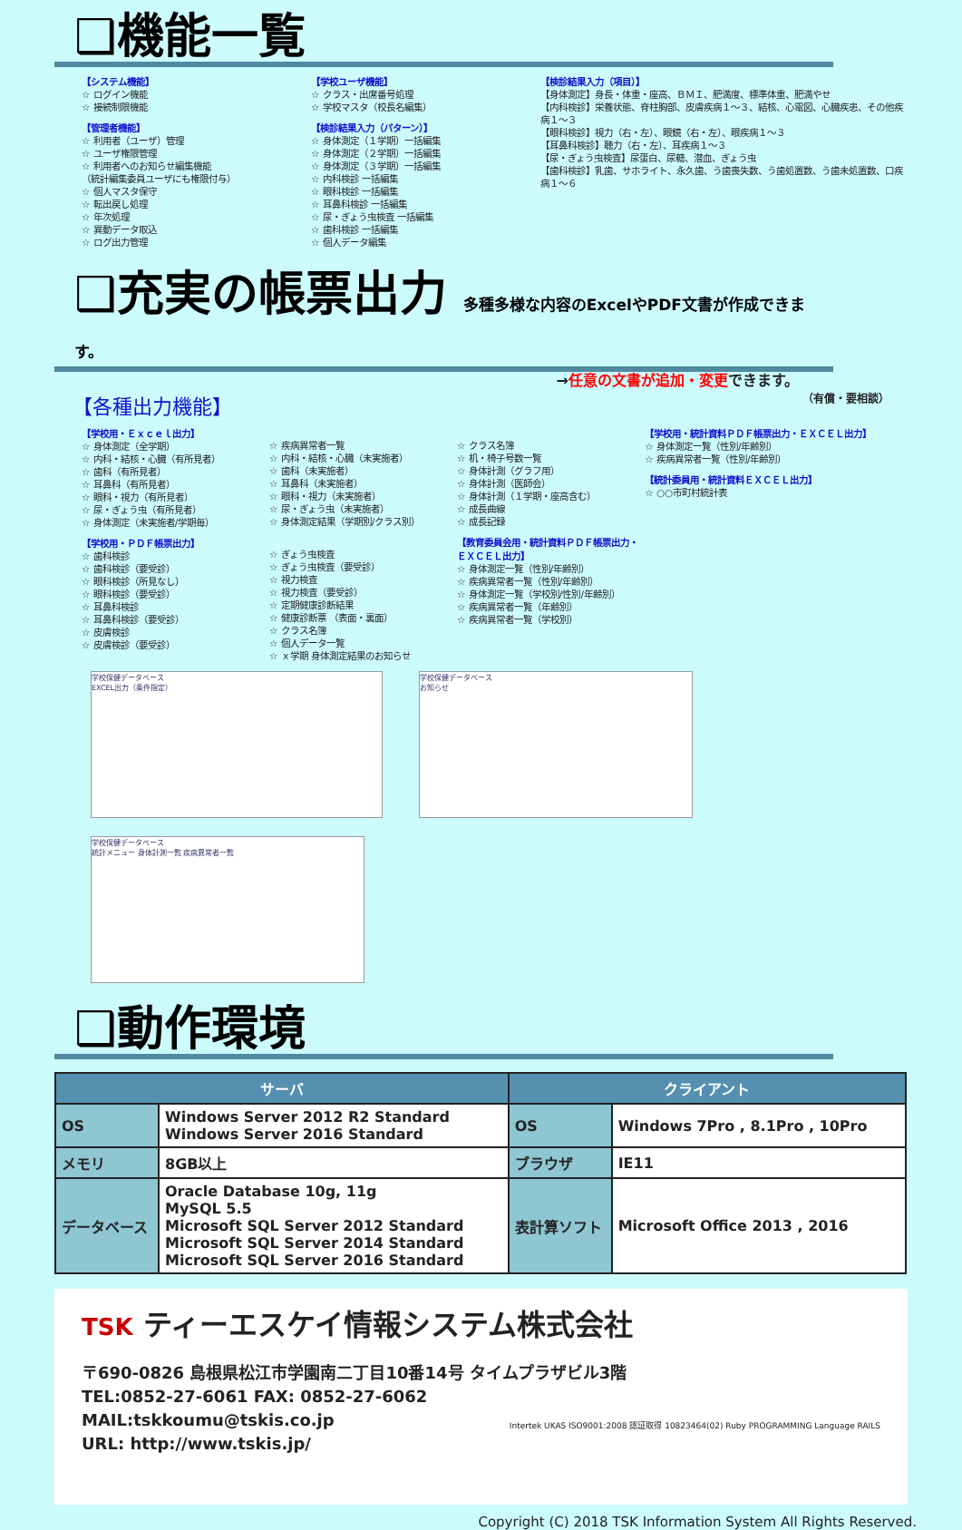❑機能一覧
【システム機能】
☆ ログイン機能
☆ 接続制限機能
【管理者機能】
☆ 利用者（ユーザ）管理
☆ ユーザ権限管理
☆ 利用者へのお知らせ編集機能
（統計編集委員ユーザにも権限付与）
☆ 個人マスタ保守
☆ 転出戻し処理
☆ 年次処理
☆ 異動データ取込
☆ ログ出力管理
【学校ユーザ機能】
☆ クラス・出席番号処理
☆ 学校マスタ（校長名編集）
【検診結果入力（パターン）】
☆ 身体測定（１学期）一括編集
☆ 身体測定（２学期）一括編集
☆ 身体測定（３学期）一括編集
☆ 内科検診 一括編集
☆ 眼科検診 一括編集
☆ 耳鼻科検診 一括編集
☆ 尿・ぎょう虫検査 一括編集
☆ 歯科検診 一括編集
☆ 個人データ編集
【検診結果入力（項目）】
【身体測定】身長・体重・座高、ＢＭＩ、肥満度、標準体重、肥満やせ
【内科検診】栄養状態、脊柱胸部、皮膚疾病１～３、結核、心電図、心臓疾患、その他疾病１～３
【眼科検診】視力（右・左）、眼鏡（右・左）、眼疾病１～３
【耳鼻科検診】聴力（右・左）、耳疾病１～３
【尿・ぎょう虫検査】尿蛋白、尿糖、潜血、ぎょう虫
【歯科検診】乳歯、サホライト、永久歯、う歯喪失数、う歯処置数、う歯未処置数、口疾病１～６
❑充実の帳票出力 多種多様な内容のExcelやPDF文書が作成できます。
→任意の文書が追加・変更できます。
【各種出力機能】 （有償・要相談）
【学校用・Ｅｘｃｅｌ出力】
☆ 身体測定（全学期）
☆ 内科・結核・心臓（有所見者）
☆ 歯科（有所見者）
☆ 耳鼻科（有所見者）
☆ 眼科・視力（有所見者）
☆ 尿・ぎょう虫（有所見者）
☆ 身体測定（未実施者/学期毎）
【学校用・ＰＤＦ帳票出力】
☆ 歯科検診
☆ 歯科検診（要受診）
☆ 眼科検診（所見なし）
☆ 眼科検診（要受診）
☆ 耳鼻科検診
☆ 耳鼻科検診（要受診）
☆ 皮膚検診
☆ 皮膚検診（要受診）
☆ 疾病異常者一覧
☆ 内科・結核・心臓（未実施者）
☆ 歯科（未実施者）
☆ 耳鼻科（未実施者）
☆ 眼科・視力（未実施者）
☆ 尿・ぎょう虫（未実施者）
☆ 身体測定結果（学期別/クラス別）
☆ ぎょう虫検査
☆ ぎょう虫検査（要受診）
☆ 視力検査
☆ 視力検査（要受診）
☆ 定期健康診断結果
☆ 健康診断票 （表面・裏面）
☆ クラス名簿
☆ 個人データ一覧
☆ ｘ学期 身体測定結果のお知らせ
☆ クラス名簿
☆ 机・椅子号数一覧
☆ 身体計測（グラフ用）
☆ 身体計測（医師会）
☆ 身体計測（１学期・座高含む）
☆ 成長曲線
☆ 成長記録
【教育委員会用・統計資料ＰＤＦ帳票出力・ＥＸＣＥＬ出力】
☆ 身体測定一覧（性別/年齢別）
☆ 疾病異常者一覧（性別/年齢別）
☆ 身体測定一覧（学校別/性別/年齢別）
☆ 疾病異常者一覧（年齢別）
☆ 疾病異常者一覧（学校別）
【学校用・統計資料ＰＤＦ帳票出力・ＥＸＣＥＬ出力】
☆ 身体測定一覧（性別/年齢別）
☆ 疾病異常者一覧（性別/年齢別）
【統計委員用・統計資料ＥＸＣＥＬ出力】
☆ ○○市町村統計表
学校保健データベース
EXCEL出力（条件指定）
学校保健データベース
お知らせ
学校保健データベース
統計メニュー 身体計測一覧 疾病異常者一覧
❑動作環境
| サーバ | | クライアント | |
| --- | --- | --- | --- |
| OS | Windows Server 2012 R2 Standard Windows Server 2016 Standard | OS | Windows 7Pro , 8.1Pro , 10Pro |
| メモリ | 8GB以上 | ブラウザ | IE11 |
| データベース | Oracle Database 10g, 11g MySQL 5.5 Microsoft SQL Server 2012 Standard Microsoft SQL Server 2014 Standard Microsoft SQL Server 2016 Standard | 表計算ソフト | Microsoft Office 2013 , 2016 |
TSK ティーエスケイ情報システム株式会社
〒690-0826 島根県松江市学園南二丁目10番14号 タイムプラザビル3階
TEL:0852-27-6061 FAX: 0852-27-6062
MAIL:tskkoumu@tskis.co.jp
URL: http://www.tskis.jp/
Intertek UKAS ISO9001:2008 認証取得 10823464(02) Ruby PROGRAMMING Language RAILS
Copyright (C) 2018 TSK Information System All Rights Reserved.